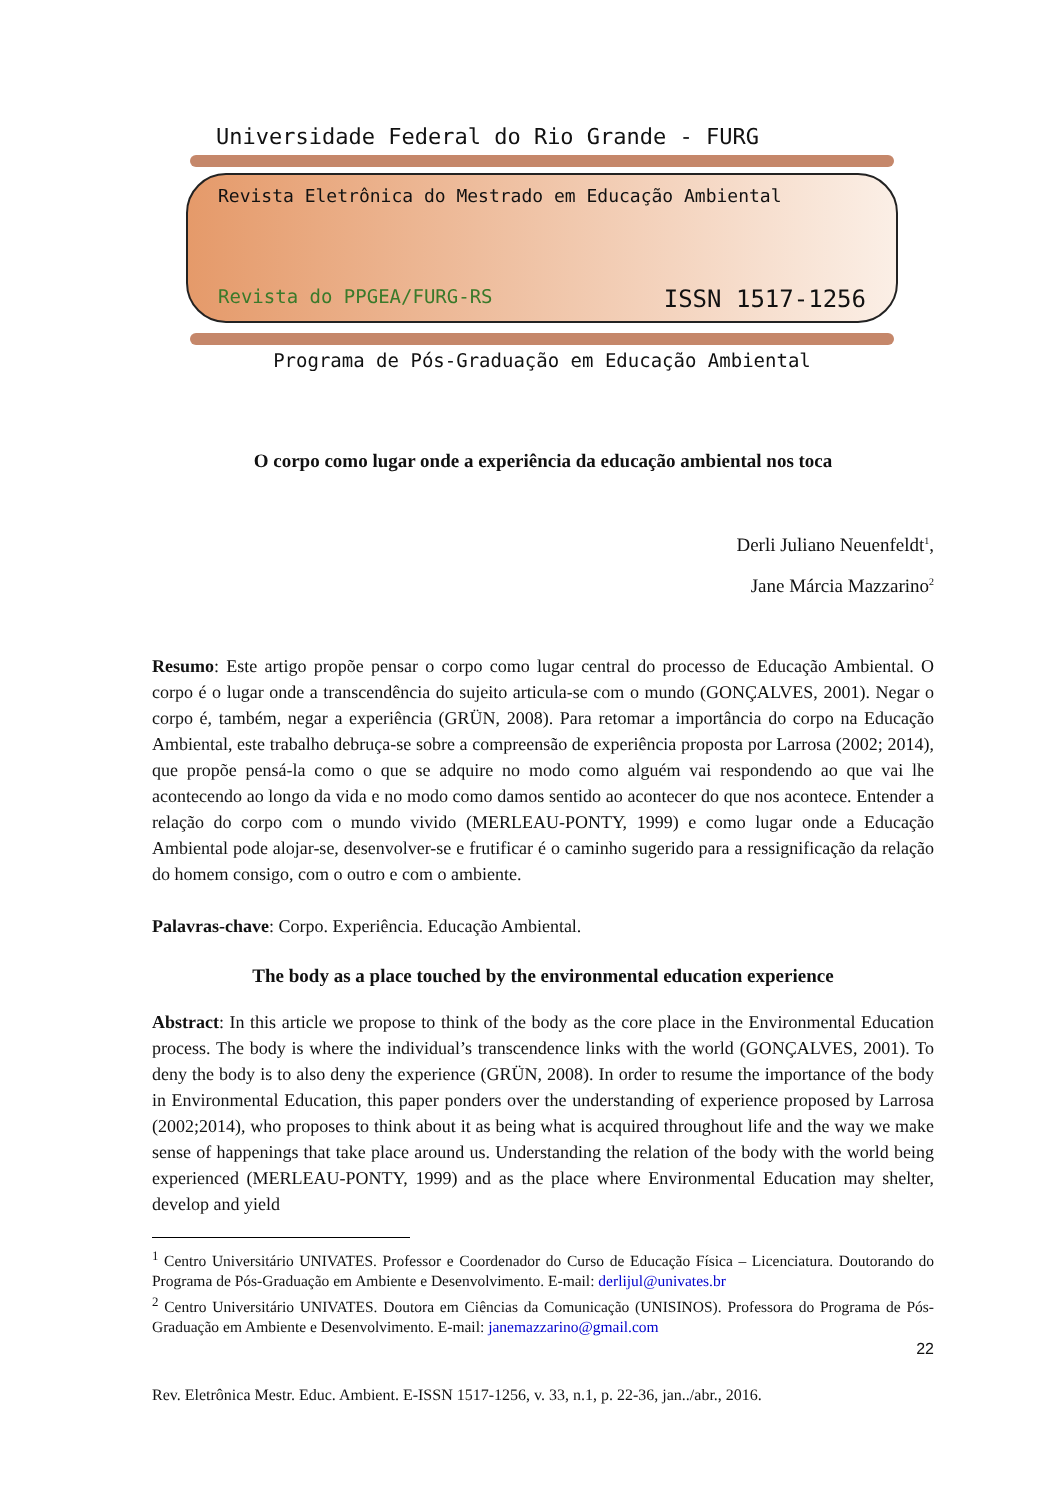Universidade Federal do Rio Grande - FURG
Revista Eletrônica do Mestrado em Educação Ambiental
Revista do PPGEA/FURG-RS ISSN 1517-1256
Programa de Pós-Graduação em Educação Ambiental
O corpo como lugar onde a experiência da educação ambiental nos toca
Derli Juliano Neuenfeldt<sup>1</sup>,
Jane Márcia Mazzarino<sup>2</sup>
Resumo: Este artigo propõe pensar o corpo como lugar central do processo de Educação Ambiental. O corpo é o lugar onde a transcendência do sujeito articula-se com o mundo (GONÇALVES, 2001). Negar o corpo é, também, negar a experiência (GRÜN, 2008). Para retomar a importância do corpo na Educação Ambiental, este trabalho debruça-se sobre a compreensão de experiência proposta por Larrosa (2002; 2014), que propõe pensá-la como o que se adquire no modo como alguém vai respondendo ao que vai lhe acontecendo ao longo da vida e no modo como damos sentido ao acontecer do que nos acontece. Entender a relação do corpo com o mundo vivido (MERLEAU-PONTY, 1999) e como lugar onde a Educação Ambiental pode alojar-se, desenvolver-se e frutificar é o caminho sugerido para a ressignificação da relação do homem consigo, com o outro e com o ambiente.
Palavras-chave: Corpo. Experiência. Educação Ambiental.
The body as a place touched by the environmental education experience
Abstract: In this article we propose to think of the body as the core place in the Environmental Education process. The body is where the individual’s transcendence links with the world (GONÇALVES, 2001). To deny the body is to also deny the experience (GRÜN, 2008). In order to resume the importance of the body in Environmental Education, this paper ponders over the understanding of experience proposed by Larrosa (2002;2014), who proposes to think about it as being what is acquired throughout life and the way we make sense of happenings that take place around us. Understanding the relation of the body with the world being experienced (MERLEAU-PONTY, 1999) and as the place where Environmental Education may shelter, develop and yield
<sup>1</sup> Centro Universitário UNIVATES. Professor e Coordenador do Curso de Educação Física – Licenciatura. Doutorando do Programa de Pós-Graduação em Ambiente e Desenvolvimento. E-mail: derlijul@univates.br
<sup>2</sup> Centro Universitário UNIVATES. Doutora em Ciências da Comunicação (UNISINOS). Professora do Programa de Pós-Graduação em Ambiente e Desenvolvimento. E-mail: janemazzarino@gmail.com
22
Rev. Eletrônica Mestr. Educ. Ambient. E-ISSN 1517-1256, v. 33, n.1, p. 22-36, jan../abr., 2016.